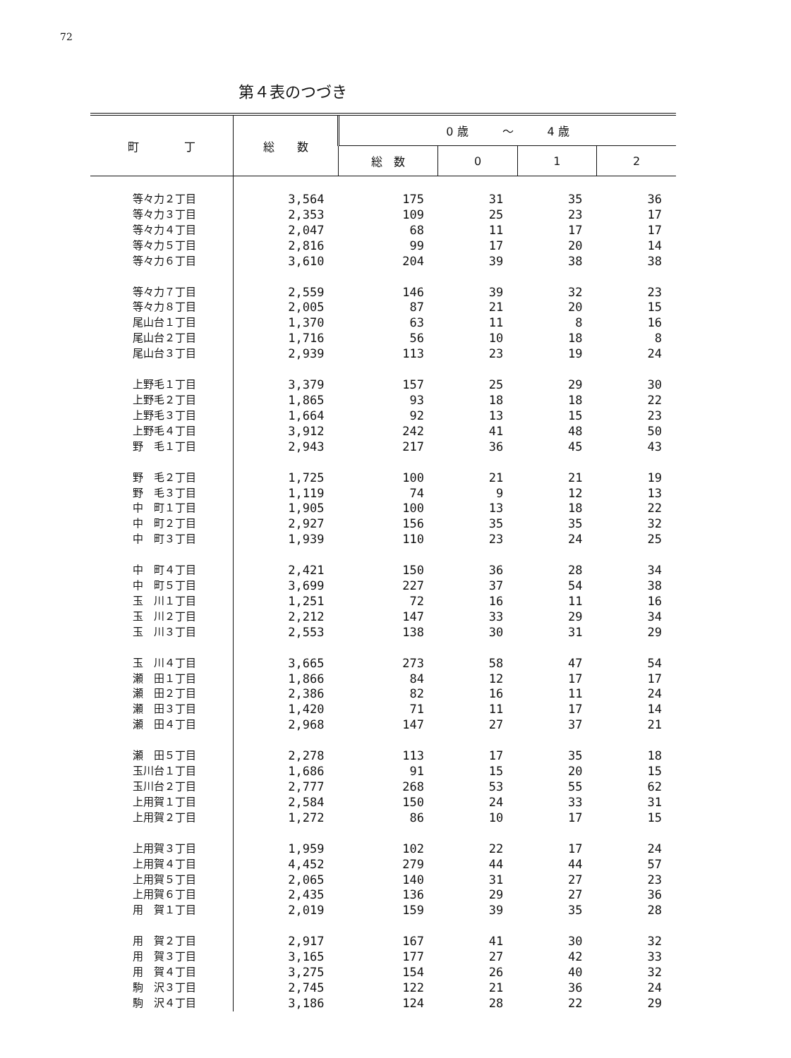72
第４表のつづき
| 町 丁 | 総 数 | 0 歳 ～ 4 歳 | | | |
| --- | --- | --- | --- | --- | --- |
| | | 総 数 | 0 | 1 | 2 |
| 等々力２丁目 | 3,564 | 175 | 31 | 35 | 36 |
| 等々力３丁目 | 2,353 | 109 | 25 | 23 | 17 |
| 等々力４丁目 | 2,047 | 68 | 11 | 17 | 17 |
| 等々力５丁目 | 2,816 | 99 | 17 | 20 | 14 |
| 等々力６丁目 | 3,610 | 204 | 39 | 38 | 38 |
| 等々力７丁目 | 2,559 | 146 | 39 | 32 | 23 |
| 等々力８丁目 | 2,005 | 87 | 21 | 20 | 15 |
| 尾山台１丁目 | 1,370 | 63 | 11 | 8 | 16 |
| 尾山台２丁目 | 1,716 | 56 | 10 | 18 | 8 |
| 尾山台３丁目 | 2,939 | 113 | 23 | 19 | 24 |
| 上野毛１丁目 | 3,379 | 157 | 25 | 29 | 30 |
| 上野毛２丁目 | 1,865 | 93 | 18 | 18 | 22 |
| 上野毛３丁目 | 1,664 | 92 | 13 | 15 | 23 |
| 上野毛４丁目 | 3,912 | 242 | 41 | 48 | 50 |
| 野 毛１丁目 | 2,943 | 217 | 36 | 45 | 43 |
| 野 毛２丁目 | 1,725 | 100 | 21 | 21 | 19 |
| 野 毛３丁目 | 1,119 | 74 | 9 | 12 | 13 |
| 中 町１丁目 | 1,905 | 100 | 13 | 18 | 22 |
| 中 町２丁目 | 2,927 | 156 | 35 | 35 | 32 |
| 中 町３丁目 | 1,939 | 110 | 23 | 24 | 25 |
| 中 町４丁目 | 2,421 | 150 | 36 | 28 | 34 |
| 中 町５丁目 | 3,699 | 227 | 37 | 54 | 38 |
| 玉 川１丁目 | 1,251 | 72 | 16 | 11 | 16 |
| 玉 川２丁目 | 2,212 | 147 | 33 | 29 | 34 |
| 玉 川３丁目 | 2,553 | 138 | 30 | 31 | 29 |
| 玉 川４丁目 | 3,665 | 273 | 58 | 47 | 54 |
| 瀬 田１丁目 | 1,866 | 84 | 12 | 17 | 17 |
| 瀬 田２丁目 | 2,386 | 82 | 16 | 11 | 24 |
| 瀬 田３丁目 | 1,420 | 71 | 11 | 17 | 14 |
| 瀬 田４丁目 | 2,968 | 147 | 27 | 37 | 21 |
| 瀬 田５丁目 | 2,278 | 113 | 17 | 35 | 18 |
| 玉川台１丁目 | 1,686 | 91 | 15 | 20 | 15 |
| 玉川台２丁目 | 2,777 | 268 | 53 | 55 | 62 |
| 上用賀１丁目 | 2,584 | 150 | 24 | 33 | 31 |
| 上用賀２丁目 | 1,272 | 86 | 10 | 17 | 15 |
| 上用賀３丁目 | 1,959 | 102 | 22 | 17 | 24 |
| 上用賀４丁目 | 4,452 | 279 | 44 | 44 | 57 |
| 上用賀５丁目 | 2,065 | 140 | 31 | 27 | 23 |
| 上用賀６丁目 | 2,435 | 136 | 29 | 27 | 36 |
| 用 賀１丁目 | 2,019 | 159 | 39 | 35 | 28 |
| 用 賀２丁目 | 2,917 | 167 | 41 | 30 | 32 |
| 用 賀３丁目 | 3,165 | 177 | 27 | 42 | 33 |
| 用 賀４丁目 | 3,275 | 154 | 26 | 40 | 32 |
| 駒 沢３丁目 | 2,745 | 122 | 21 | 36 | 24 |
| 駒 沢４丁目 | 3,186 | 124 | 28 | 22 | 29 |